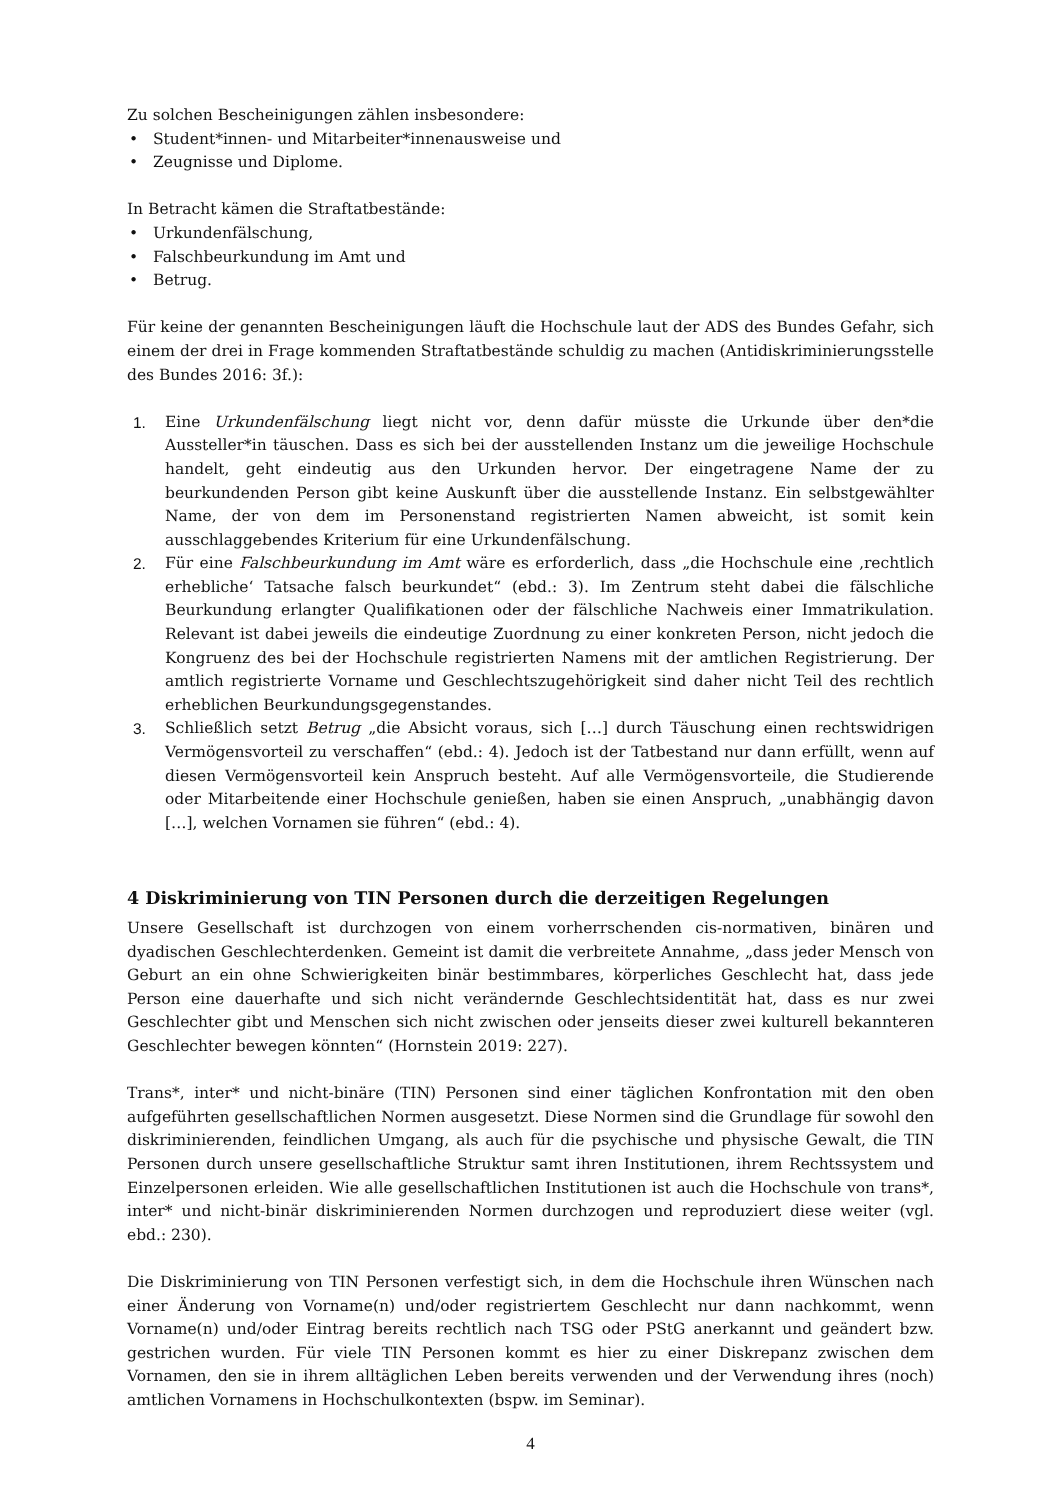Zu solchen Bescheinigungen zählen insbesondere:
• Student*innen- und Mitarbeiter*innenausweise und
• Zeugnisse und Diplome.
In Betracht kämen die Straftatbestände:
• Urkundenfälschung,
• Falschbeurkundung im Amt und
• Betrug.
Für keine der genannten Bescheinigungen läuft die Hochschule laut der ADS des Bundes Gefahr, sich einem der drei in Frage kommenden Straftatbestände schuldig zu machen (Antidiskriminierungsstelle des Bundes 2016: 3f.):
1. Eine Urkundenfälschung liegt nicht vor, denn dafür müsste die Urkunde über den*die Aussteller*in täuschen. Dass es sich bei der ausstellenden Instanz um die jeweilige Hochschule handelt, geht eindeutig aus den Urkunden hervor. Der eingetragene Name der zu beurkundenden Person gibt keine Auskunft über die ausstellende Instanz. Ein selbstgewählter Name, der von dem im Personenstand registrierten Namen abweicht, ist somit kein ausschlaggebendes Kriterium für eine Urkundenfälschung.
2. Für eine Falschbeurkundung im Amt wäre es erforderlich, dass „die Hochschule eine ‚rechtlich erhebliche‘ Tatsache falsch beurkundet“ (ebd.: 3). Im Zentrum steht dabei die fälschliche Beurkundung erlangter Qualifikationen oder der fälschliche Nachweis einer Immatrikulation. Relevant ist dabei jeweils die eindeutige Zuordnung zu einer konkreten Person, nicht jedoch die Kongruenz des bei der Hochschule registrierten Namens mit der amtlichen Registrierung. Der amtlich registrierte Vorname und Geschlechtszugehörigkeit sind daher nicht Teil des rechtlich erheblichen Beurkundungsgegenstandes.
3. Schließlich setzt Betrug „die Absicht voraus, sich […] durch Täuschung einen rechtswidrigen Vermögensvorteil zu verschaffen“ (ebd.: 4). Jedoch ist der Tatbestand nur dann erfüllt, wenn auf diesen Vermögensvorteil kein Anspruch besteht. Auf alle Vermögensvorteile, die Studierende oder Mitarbeitende einer Hochschule genießen, haben sie einen Anspruch, „unabhängig davon […], welchen Vornamen sie führen“ (ebd.: 4).
4 Diskriminierung von TIN Personen durch die derzeitigen Regelungen
Unsere Gesellschaft ist durchzogen von einem vorherrschenden cis-normativen, binären und dyadischen Geschlechterdenken. Gemeint ist damit die verbreitete Annahme, „dass jeder Mensch von Geburt an ein ohne Schwierigkeiten binär bestimmbares, körperliches Geschlecht hat, dass jede Person eine dauerhafte und sich nicht verändernde Geschlechtsidentität hat, dass es nur zwei Geschlechter gibt und Menschen sich nicht zwischen oder jenseits dieser zwei kulturell bekannteren Geschlechter bewegen könnten“ (Hornstein 2019: 227).
Trans*, inter* und nicht-binäre (TIN) Personen sind einer täglichen Konfrontation mit den oben aufgeführten gesellschaftlichen Normen ausgesetzt. Diese Normen sind die Grundlage für sowohl den diskriminierenden, feindlichen Umgang, als auch für die psychische und physische Gewalt, die TIN Personen durch unsere gesellschaftliche Struktur samt ihren Institutionen, ihrem Rechtssystem und Einzelpersonen erleiden. Wie alle gesellschaftlichen Institutionen ist auch die Hochschule von trans*, inter* und nicht-binär diskriminierenden Normen durchzogen und reproduziert diese weiter (vgl. ebd.: 230).
Die Diskriminierung von TIN Personen verfestigt sich, in dem die Hochschule ihren Wünschen nach einer Änderung von Vorname(n) und/oder registriertem Geschlecht nur dann nachkommt, wenn Vorname(n) und/oder Eintrag bereits rechtlich nach TSG oder PStG anerkannt und geändert bzw. gestrichen wurden. Für viele TIN Personen kommt es hier zu einer Diskrepanz zwischen dem Vornamen, den sie in ihrem alltäglichen Leben bereits verwenden und der Verwendung ihres (noch) amtlichen Vornamens in Hochschulkontexten (bspw. im Seminar).
4